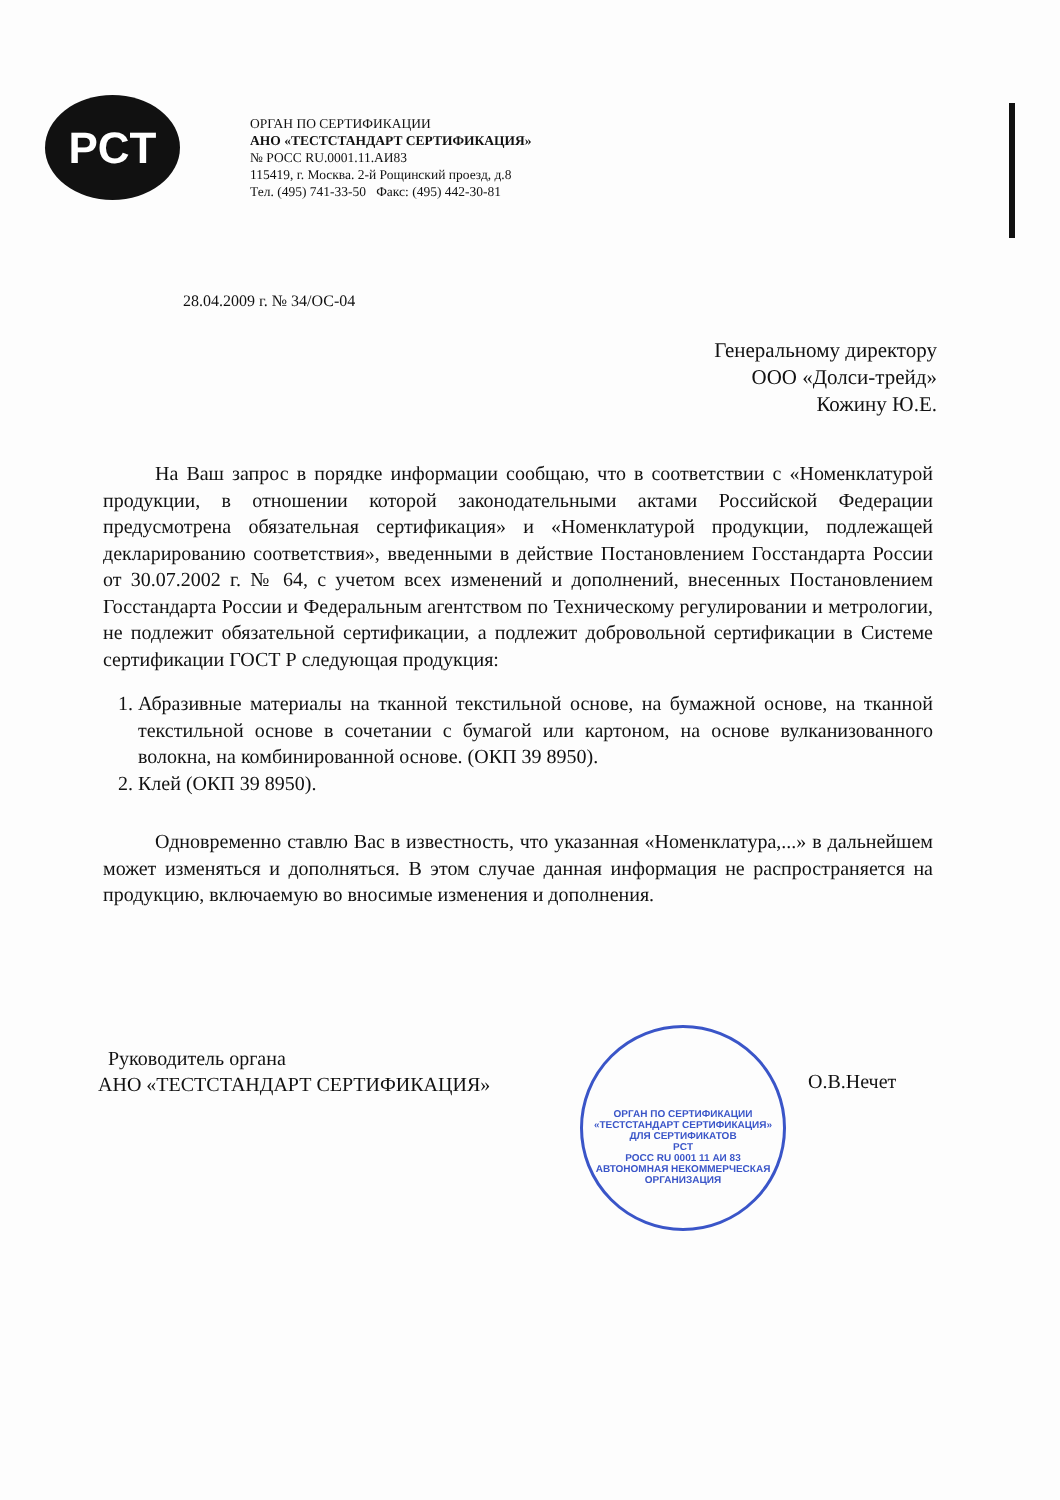PCT
ОРГАН ПО СЕРТИФИКАЦИИ
АНО «ТЕСТСТАНДАРТ СЕРТИФИКАЦИЯ»
№ РОСС RU.0001.11.АИ83
115419, г. Москва. 2-й Рощинский проезд, д.8
Тел. (495) 741-33-50 Факс: (495) 442-30-81
28.04.2009 г. № 34/ОС-04
Генеральному директору
ООО «Долси-трейд»
Кожину Ю.Е.
На Ваш запрос в порядке информации сообщаю, что в соответствии с «Номенклатурой продукции, в отношении которой законодательными актами Российской Федерации предусмотрена обязательная сертификация» и «Номенклатурой продукции, подлежащей декларированию соответствия», введенными в действие Постановлением Госстандарта России от 30.07.2002 г. № 64, с учетом всех изменений и дополнений, внесенных Постановлением Госстандарта России и Федеральным агентством по Техническому регулировании и метрологии, не подлежит обязательной сертификации, а подлежит добровольной сертификации в Системе сертификации ГОСТ Р следующая продукция:
1. Абразивные материалы на тканной текстильной основе, на бумажной основе, на тканной текстильной основе в сочетании с бумагой или картоном, на основе вулканизованного волокна, на комбинированной основе. (ОКП 39 8950).
2. Клей (ОКП 39 8950).
Одновременно ставлю Вас в известность, что указанная «Номенклатура,...» в дальнейшем может изменяться и дополняться. В этом случае данная информация не распространяется на продукцию, включаемую во вносимые изменения и дополнения.
Руководитель органа
АНО «ТЕСТСТАНДАРТ СЕРТИФИКАЦИЯ»
ОРГАН ПО СЕРТИФИКАЦИИ «ТЕСТСТАНДАРТ СЕРТИФИКАЦИЯ»
ДЛЯ СЕРТИФИКАТОВ
PCT
РОСС RU 0001 11 АИ 83
АВТОНОМНАЯ НЕКОММЕРЧЕСКАЯ ОРГАНИЗАЦИЯ
О.В.Нечет